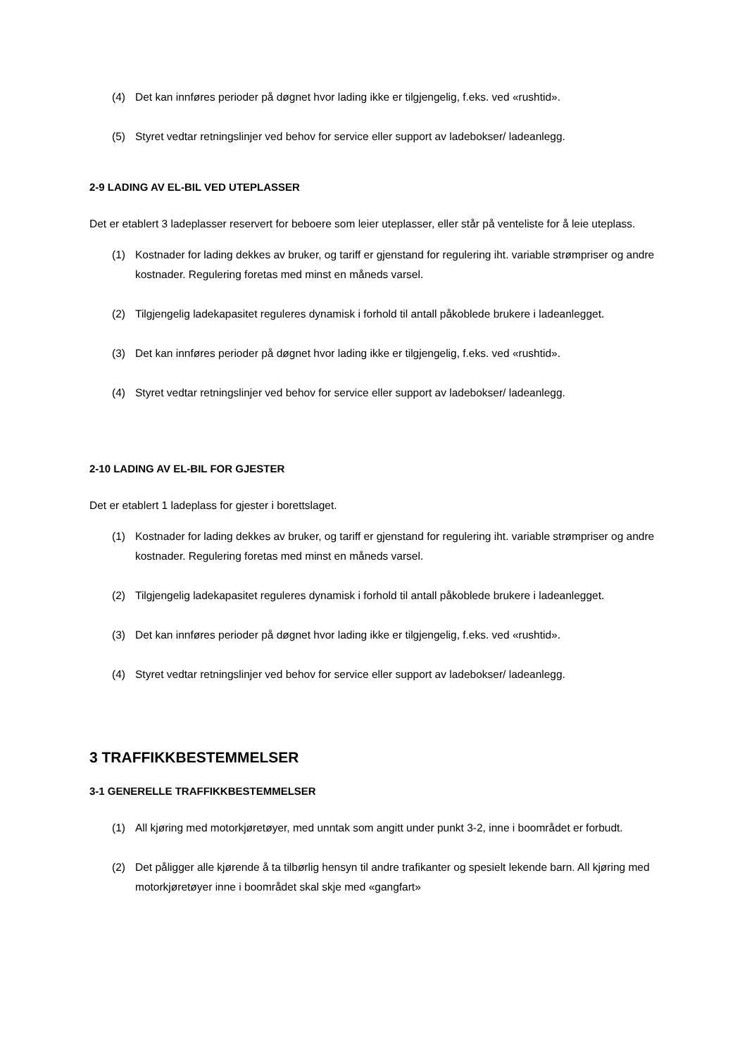(4) Det kan innføres perioder på døgnet hvor lading ikke er tilgjengelig, f.eks. ved «rushtid».
(5) Styret vedtar retningslinjer ved behov for service eller support av ladebokser/ ladeanlegg.
2-9 LADING AV EL-BIL VED UTEPLASSER
Det er etablert 3 ladeplasser reservert for beboere som leier uteplasser, eller står på venteliste for å leie uteplass.
(1) Kostnader for lading dekkes av bruker, og tariff er gjenstand for regulering iht. variable strømpriser og andre kostnader. Regulering foretas med minst en måneds varsel.
(2) Tilgjengelig ladekapasitet reguleres dynamisk i forhold til antall påkoblede brukere i ladeanlegget.
(3) Det kan innføres perioder på døgnet hvor lading ikke er tilgjengelig, f.eks. ved «rushtid».
(4) Styret vedtar retningslinjer ved behov for service eller support av ladebokser/ ladeanlegg.
2-10 LADING AV EL-BIL FOR GJESTER
Det er etablert 1 ladeplass for gjester i borettslaget.
(1) Kostnader for lading dekkes av bruker, og tariff er gjenstand for regulering iht. variable strømpriser og andre kostnader. Regulering foretas med minst en måneds varsel.
(2) Tilgjengelig ladekapasitet reguleres dynamisk i forhold til antall påkoblede brukere i ladeanlegget.
(3) Det kan innføres perioder på døgnet hvor lading ikke er tilgjengelig, f.eks. ved «rushtid».
(4) Styret vedtar retningslinjer ved behov for service eller support av ladebokser/ ladeanlegg.
3 TRAFFIKKBESTEMMELSER
3-1 GENERELLE TRAFFIKKBESTEMMELSER
(1) All kjøring med motorkjøretøyer, med unntak som angitt under punkt 3-2, inne i boområdet er forbudt.
(2) Det påligger alle kjørende å ta tilbørlig hensyn til andre trafikanter og spesielt lekende barn. All kjøring med motorkjøretøyer inne i boområdet skal skje med «gangfart»